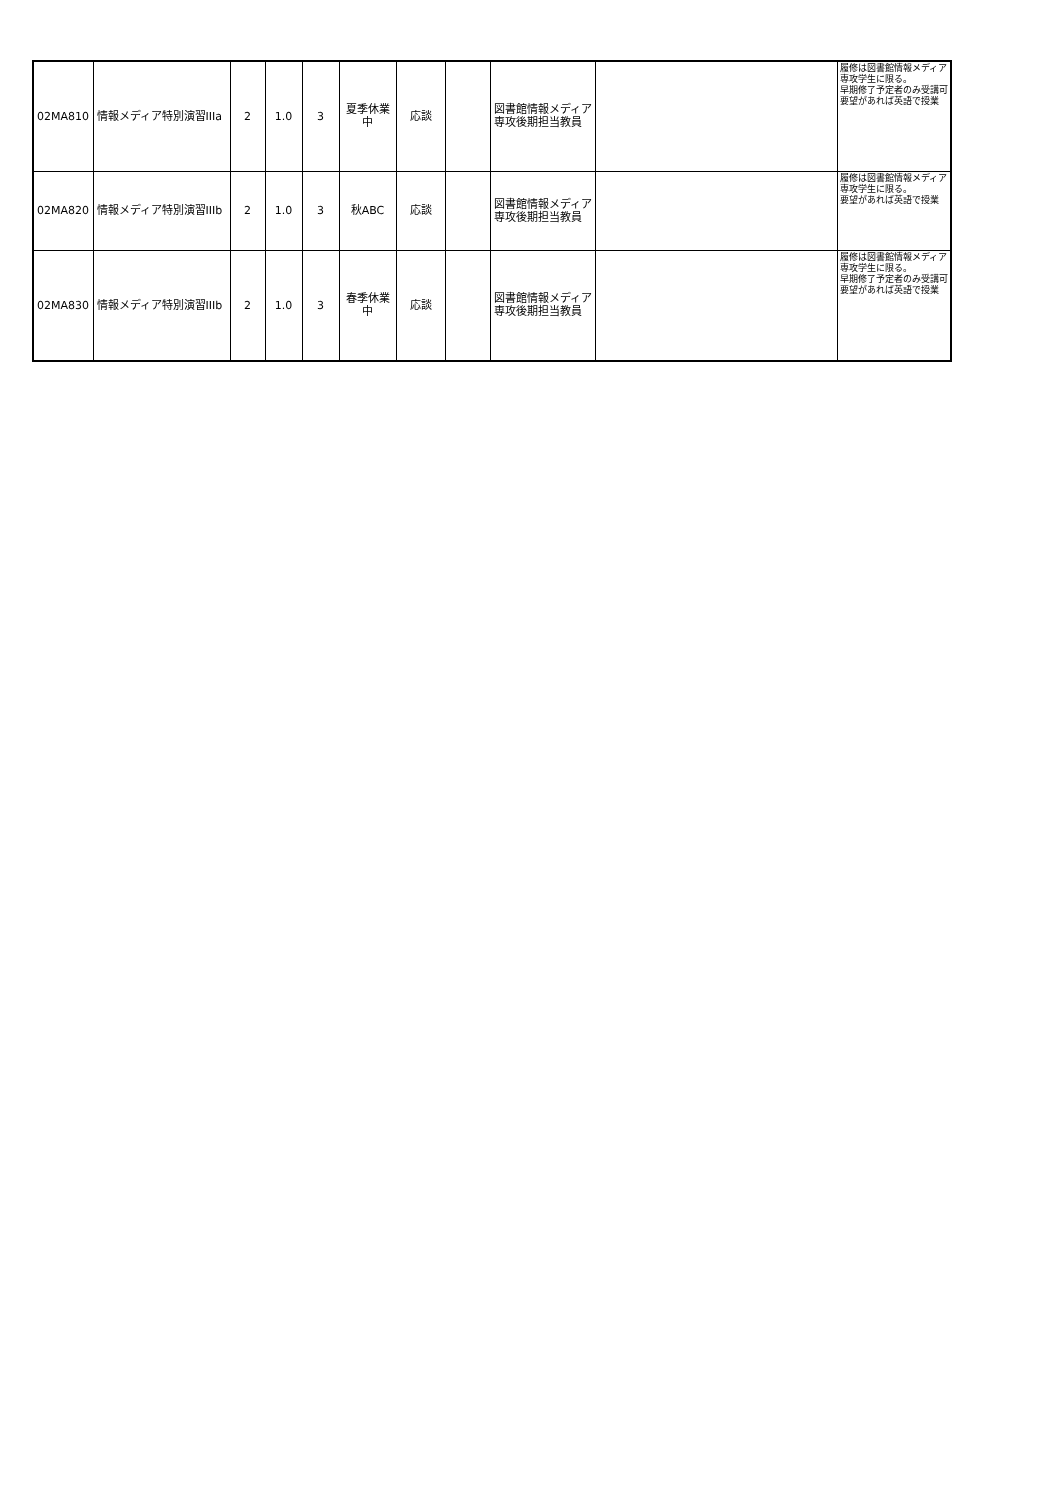| 02MA810 | 情報メディア特別演習IIIa | 2 | 1.0 | 3 | 夏季休業中 | 応談 | | 図書館情報メディア専攻後期担当教員 | | 履修は図書館情報メディア専攻学生に限る。 早期修了予定者のみ受講可 要望があれば英語で授業 |
| 02MA820 | 情報メディア特別演習IIIb | 2 | 1.0 | 3 | 秋ABC | 応談 | | 図書館情報メディア専攻後期担当教員 | | 履修は図書館情報メディア専攻学生に限る。 要望があれば英語で授業 |
| 02MA830 | 情報メディア特別演習IIIb | 2 | 1.0 | 3 | 春季休業中 | 応談 | | 図書館情報メディア専攻後期担当教員 | | 履修は図書館情報メディア専攻学生に限る。 早期修了予定者のみ受講可 要望があれば英語で授業 |